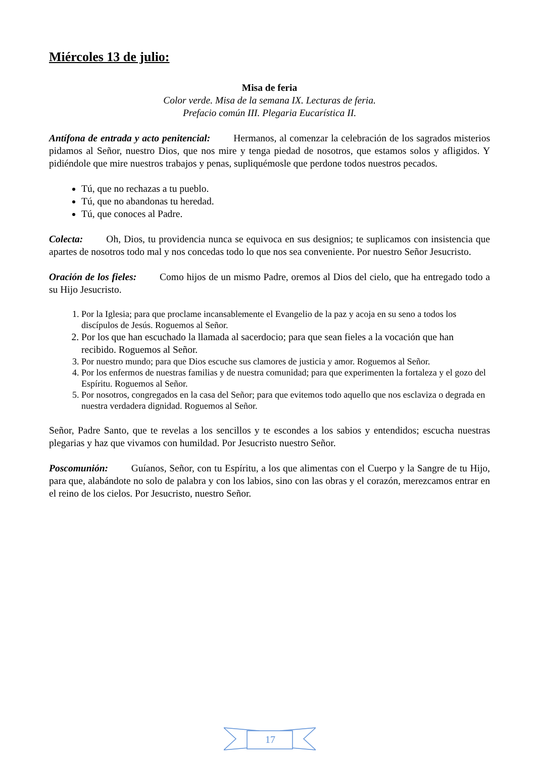Miércoles 13 de julio:
Misa de feria
Color verde. Misa de la semana IX. Lecturas de feria.
Prefacio común III. Plegaria Eucarística II.
Antífona de entrada y acto penitencial: Hermanos, al comenzar la celebración de los sagrados misterios pidamos al Señor, nuestro Dios, que nos mire y tenga piedad de nosotros, que estamos solos y afligidos. Y pidiéndole que mire nuestros trabajos y penas, supliquémosle que perdone todos nuestros pecados.
Tú, que no rechazas a tu pueblo.
Tú, que no abandonas tu heredad.
Tú, que conoces al Padre.
Colecta: Oh, Dios, tu providencia nunca se equivoca en sus designios; te suplicamos con insistencia que apartes de nosotros todo mal y nos concedas todo lo que nos sea conveniente. Por nuestro Señor Jesucristo.
Oración de los fieles: Como hijos de un mismo Padre, oremos al Dios del cielo, que ha entregado todo a su Hijo Jesucristo.
1. Por la Iglesia; para que proclame incansablemente el Evangelio de la paz y acoja en su seno a todos los discípulos de Jesús. Roguemos al Señor.
2. Por los que han escuchado la llamada al sacerdocio; para que sean fieles a la vocación que han recibido. Roguemos al Señor.
3. Por nuestro mundo; para que Dios escuche sus clamores de justicia y amor. Roguemos al Señor.
4. Por los enfermos de nuestras familias y de nuestra comunidad; para que experimenten la fortaleza y el gozo del Espíritu. Roguemos al Señor.
5. Por nosotros, congregados en la casa del Señor; para que evitemos todo aquello que nos esclaviza o degrada en nuestra verdadera dignidad. Roguemos al Señor.
Señor, Padre Santo, que te revelas a los sencillos y te escondes a los sabios y entendidos; escucha nuestras plegarias y haz que vivamos con humildad. Por Jesucristo nuestro Señor.
Poscomunión: Guíanos, Señor, con tu Espíritu, a los que alimentas con el Cuerpo y la Sangre de tu Hijo, para que, alabándote no solo de palabra y con los labios, sino con las obras y el corazón, merezcamos entrar en el reino de los cielos. Por Jesucristo, nuestro Señor.
17